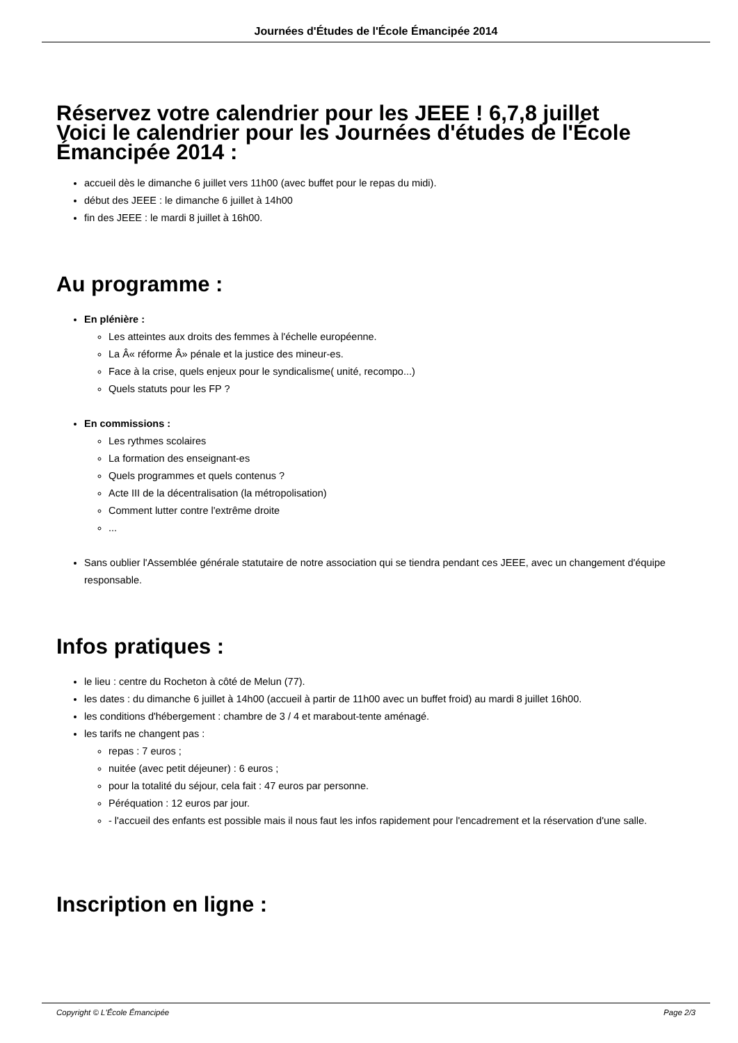Journées d'Études de l'École Émancipée 2014
Réservez votre calendrier pour les JEEE ! 6,7,8 juillet
Voici le calendrier pour les Journées d'études de l'École Émancipée 2014 :
accueil dès le dimanche 6 juillet vers 11h00 (avec buffet pour le repas du midi).
début des JEEE : le dimanche 6 juillet à 14h00
fin des JEEE : le mardi 8 juillet à 16h00.
Au programme :
En plénière :
Les atteintes aux droits des femmes à l'échelle européenne.
La Â« réforme Â» pénale et la justice des mineur-es.
Face à la crise, quels enjeux pour le syndicalisme( unité, recompo...)
Quels statuts pour les FP ?
En commissions :
Les rythmes scolaires
La formation des enseignant-es
Quels programmes et quels contenus ?
Acte III de la décentralisation (la métropolisation)
Comment lutter contre l'extrême droite
...
Sans oublier l'Assemblée générale statutaire de notre association qui se tiendra pendant ces JEEE, avec un changement d'équipe responsable.
Infos pratiques :
le lieu : centre du Rocheton à côté de Melun (77).
les dates : du dimanche 6 juillet à 14h00 (accueil à partir de 11h00 avec un buffet froid) au mardi 8 juillet 16h00.
les conditions d'hébergement : chambre de 3 / 4 et marabout-tente aménagé.
les tarifs ne changent pas :
repas : 7 euros ;
nuitée (avec petit déjeuner) : 6 euros ;
pour la totalité du séjour, cela fait : 47 euros par personne.
Péréquation : 12 euros par jour.
- l'accueil des enfants est possible mais il nous faut les infos rapidement pour l'encadrement et la réservation d'une salle.
Inscription en ligne :
Copyright © L'École Émancipée Page 2/3